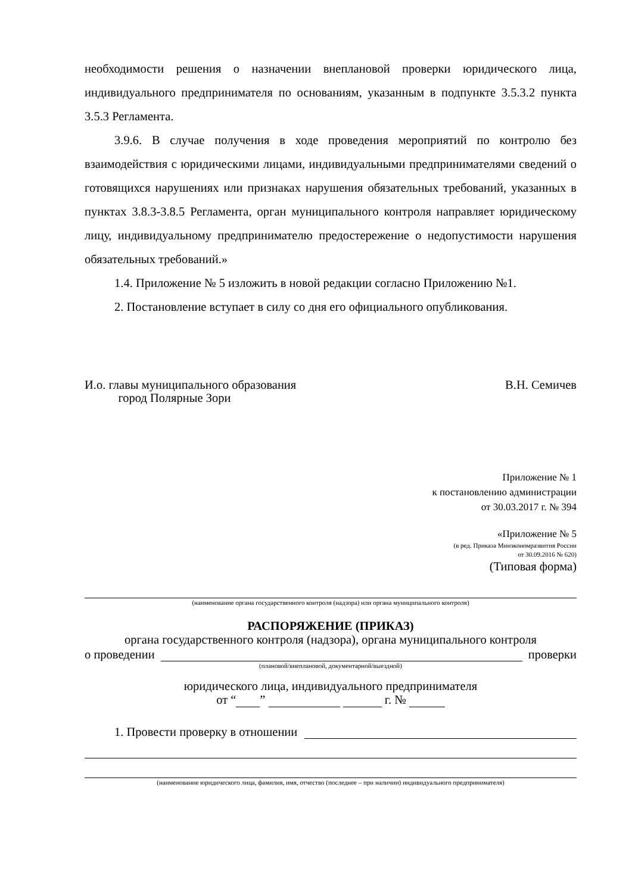необходимости решения о назначении внеплановой проверки юридического лица, индивидуального предпринимателя по основаниям, указанным в подпункте 3.5.3.2 пункта 3.5.3 Регламента.
3.9.6. В случае получения в ходе проведения мероприятий по контролю без взаимодействия с юридическими лицами, индивидуальными предпринимателями сведений о готовящихся нарушениях или признаках нарушения обязательных требований, указанных в пунктах 3.8.3-3.8.5 Регламента, орган муниципального контроля направляет юридическому лицу, индивидуальному предпринимателю предостережение о недопустимости нарушения обязательных требований.»
1.4. Приложение № 5 изложить в новой редакции согласно Приложению №1.
2. Постановление вступает в силу со дня его официального опубликования.
И.о. главы муниципального образования
город Полярные Зори
В.Н. Семичев
Приложение № 1
к постановлению администрации
от 30.03.2017 г. № 394
«Приложение № 5
(в ред. Приказа Минэкономразвития России
от 30.09.2016 № 620)
(Типовая форма)
(наименование органа государственного контроля (надзора) или органа муниципального контроля)
РАСПОРЯЖЕНИЕ (ПРИКАЗ)
органа государственного контроля (надзора), органа муниципального контроля
о проведении проверки
(плановой/внеплановой, документарной/выездной)
юридического лица, индивидуального предпринимателя
от “ ” г. №
1. Провести проверку в отношении
(наименование юридического лица, фамилия, имя, отчество (последнее – при наличии) индивидуального предпринимателя)